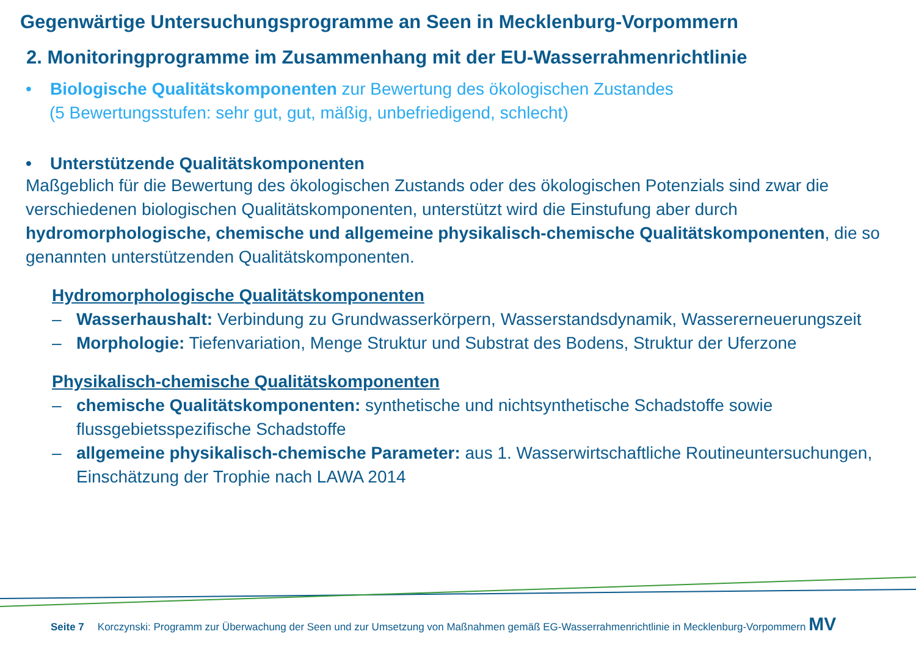Gegenwärtige Untersuchungsprogramme an Seen in Mecklenburg-Vorpommern
2. Monitoringprogramme im Zusammenhang mit der EU-Wasserrahmenrichtlinie
• Biologische Qualitätskomponenten zur Bewertung des ökologischen Zustandes
(5 Bewertungsstufen: sehr gut, gut, mäßig, unbefriedigend, schlecht)
• Unterstützende Qualitätskomponenten
Maßgeblich für die Bewertung des ökologischen Zustands oder des ökologischen Potenzials sind zwar die verschiedenen biologischen Qualitätskomponenten, unterstützt wird die Einstufung aber durch hydromorphologische, chemische und allgemeine physikalisch-chemische Qualitätskomponenten, die so genannten unterstützenden Qualitätskomponenten.
Hydromorphologische Qualitätskomponenten
– Wasserhaushalt: Verbindung zu Grundwasserkörpern, Wasserstandsdynamik, Wassererneuerungszeit
– Morphologie: Tiefenvariation, Menge Struktur und Substrat des Bodens, Struktur der Uferzone
Physikalisch-chemische Qualitätskomponenten
– chemische Qualitätskomponenten: synthetische und nichtsynthetische Schadstoffe sowie flussgebietsspezifische Schadstoffe
– allgemeine physikalisch-chemische Parameter: aus 1. Wasserwirtschaftliche Routineuntersuchungen, Einschätzung der Trophie nach LAWA 2014
Seite 7 Korczynski: Programm zur Überwachung der Seen und zur Umsetzung von Maßnahmen gemäß EG-Wasserrahmenrichtlinie in Mecklenburg-Vorpommern MV